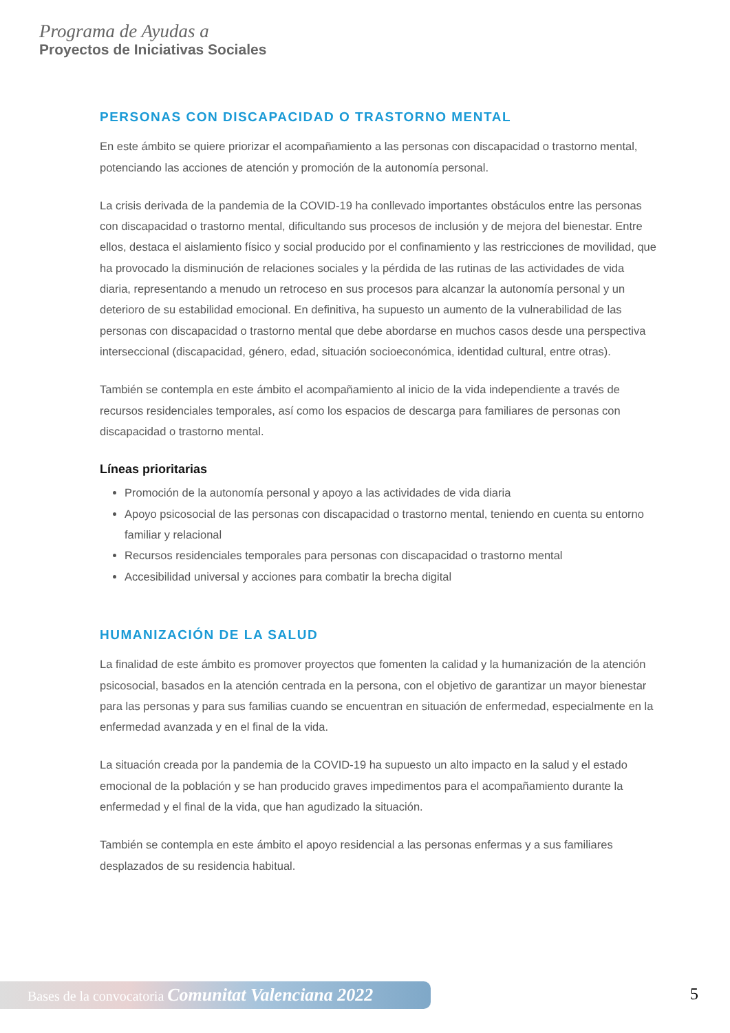Programa de Ayudas a
Proyectos de Iniciativas Sociales
PERSONAS CON DISCAPACIDAD O TRASTORNO MENTAL
En este ámbito se quiere priorizar el acompañamiento a las personas con discapacidad o trastorno mental, potenciando las acciones de atención y promoción de la autonomía personal.
La crisis derivada de la pandemia de la COVID-19 ha conllevado importantes obstáculos entre las personas con discapacidad o trastorno mental, dificultando sus procesos de inclusión y de mejora del bienestar. Entre ellos, destaca el aislamiento físico y social producido por el confinamiento y las restricciones de movilidad, que ha provocado la disminución de relaciones sociales y la pérdida de las rutinas de las actividades de vida diaria, representando a menudo un retroceso en sus procesos para alcanzar la autonomía personal y un deterioro de su estabilidad emocional. En definitiva, ha supuesto un aumento de la vulnerabilidad de las personas con discapacidad o trastorno mental que debe abordarse en muchos casos desde una perspectiva interseccional (discapacidad, género, edad, situación socioeconómica, identidad cultural, entre otras).
También se contempla en este ámbito el acompañamiento al inicio de la vida independiente a través de recursos residenciales temporales, así como los espacios de descarga para familiares de personas con discapacidad o trastorno mental.
Líneas prioritarias
Promoción de la autonomía personal y apoyo a las actividades de vida diaria
Apoyo psicosocial de las personas con discapacidad o trastorno mental, teniendo en cuenta su entorno familiar y relacional
Recursos residenciales temporales para personas con discapacidad o trastorno mental
Accesibilidad universal y acciones para combatir la brecha digital
HUMANIZACIÓN DE LA SALUD
La finalidad de este ámbito es promover proyectos que fomenten la calidad y la humanización de la atención psicosocial, basados en la atención centrada en la persona, con el objetivo de garantizar un mayor bienestar para las personas y para sus familias cuando se encuentran en situación de enfermedad, especialmente en la enfermedad avanzada y en el final de la vida.
La situación creada por la pandemia de la COVID-19 ha supuesto un alto impacto en la salud y el estado emocional de la población y se han producido graves impedimentos para el acompañamiento durante la enfermedad y el final de la vida, que han agudizado la situación.
También se contempla en este ámbito el apoyo residencial a las personas enfermas y a sus familiares desplazados de su residencia habitual.
Bases de la convocatoria Comunitat Valenciana 2022 5